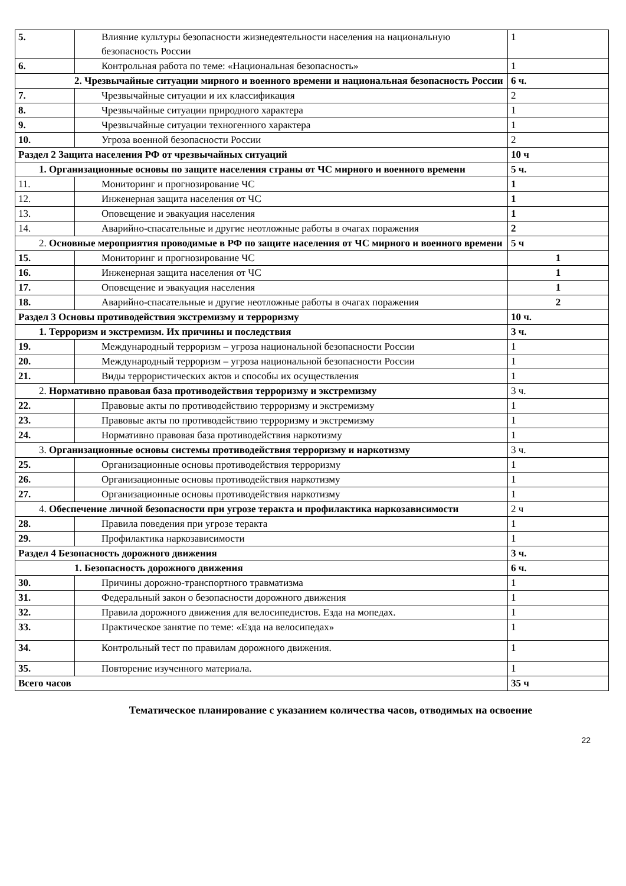| 5. | Влияние культуры безопасности жизнедеятельности населения на национальную безопасность России | 1 |
| 6. | Контрольная работа по теме: «Национальная безопасность» | 1 |
| 2. Чрезвычайные ситуации мирного и военного времени и национальная безопасность России | | 6 ч. |
| 7. | Чрезвычайные ситуации и их классификация | 2 |
| 8. | Чрезвычайные ситуации природного характера | 1 |
| 9. | Чрезвычайные ситуации техногенного характера | 1 |
| 10. | Угроза военной безопасности России | 2 |
| Раздел 2 Защита населения РФ от чрезвычайных ситуаций | | 10 ч |
| 1. Организационные основы по защите населения страны от ЧС мирного и военного времени | | 5 ч. |
| 11. | Мониторинг и прогнозирование ЧС | 1 |
| 12. | Инженерная защита населения от ЧС | 1 |
| 13. | Оповещение и эвакуация населения | 1 |
| 14. | Аварийно-спасательные и другие неотложные работы в очагах поражения | 2 |
| 2. Основные мероприятия проводимые в РФ по защите населения от ЧС мирного и военного времени | | 5 ч |
| 15. | Мониторинг и прогнозирование ЧС | 1 |
| 16. | Инженерная защита населения от ЧС | 1 |
| 17. | Оповещение и эвакуация населения | 1 |
| 18. | Аварийно-спасательные и другие неотложные работы в очагах поражения | 2 |
| Раздел 3 Основы противодействия экстремизму и терроризму | | 10 ч. |
| 1. Терроризм и экстремизм. Их причины и последствия | | 3 ч. |
| 19. | Международный терроризм – угроза национальной безопасности России | 1 |
| 20. | Международный терроризм – угроза национальной безопасности России | 1 |
| 21. | Виды террористических актов и способы их осуществления | 1 |
| 2. Нормативно правовая база противодействия терроризму и экстремизму | | 3 ч. |
| 22. | Правовые акты по противодействию терроризму и экстремизму | 1 |
| 23. | Правовые акты по противодействию терроризму и экстремизму | 1 |
| 24. | Нормативно правовая база противодействия наркотизму | 1 |
| 3. Организационные основы системы противодействия терроризму и наркотизму | | 3 ч. |
| 25. | Организационные основы противодействия терроризму | 1 |
| 26. | Организационные основы противодействия наркотизму | 1 |
| 27. | Организационные основы противодействия наркотизму | 1 |
| 4. Обеспечение личной безопасности при угрозе теракта и профилактика наркозависимости | | 2 ч |
| 28. | Правила поведения при угрозе теракта | 1 |
| 29. | Профилактика наркозависимости | 1 |
| Раздел 4 Безопасность дорожного движения | | 3 ч. |
| 1. Безопасность дорожного движения | | 6 ч. |
| 30. | Причины дорожно-транспортного травматизма | 1 |
| 31. | Федеральный закон о безопасности дорожного движения | 1 |
| 32. | Правила дорожного движения для велосипедистов. Езда на мопедах. | 1 |
| 33. | Практическое занятие по теме: «Езда на велосипедах» | 1 |
| 34. | Контрольный тест по правилам дорожного движения. | 1 |
| 35. | Повторение изученного материала. | 1 |
| Всего часов | | 35 ч |
Тематическое планирование с указанием количества часов, отводимых на освоение
22